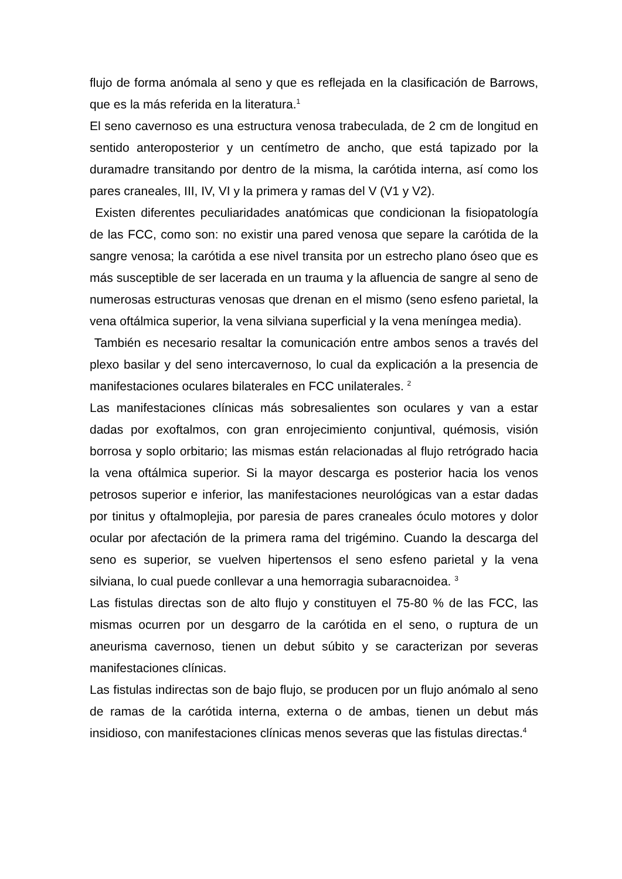flujo de forma anómala al seno y que es reflejada en la clasificación de Barrows, que es la más referida en la literatura.<sup>1</sup>
El seno cavernoso es una estructura venosa trabeculada, de 2 cm de longitud en sentido anteroposterior y un centímetro de ancho, que está tapizado por la duramadre transitando por dentro de la misma, la carótida interna, así como los pares craneales, III, IV, VI y la primera y ramas del V (V1 y V2).
Existen diferentes peculiaridades anatómicas que condicionan la fisiopatología de las FCC, como son: no existir una pared venosa que separe la carótida de la sangre venosa; la carótida a ese nivel transita por un estrecho plano óseo que es más susceptible de ser lacerada en un trauma y la afluencia de sangre al seno de numerosas estructuras venosas que drenan en el mismo (seno esfeno parietal, la vena oftálmica superior, la vena silviana superficial y la vena meníngea media).
También es necesario resaltar la comunicación entre ambos senos a través del plexo basilar y del seno intercavernoso, lo cual da explicación a la presencia de manifestaciones oculares bilaterales en FCC unilaterales. <sup>2</sup>
Las manifestaciones clínicas más sobresalientes son oculares y van a estar dadas por exoftalmos, con gran enrojecimiento conjuntival, quémosis, visión borrosa y soplo orbitario; las mismas están relacionadas al flujo retrógrado hacia la vena oftálmica superior. Si la mayor descarga es posterior hacia los venos petrosos superior e inferior, las manifestaciones neurológicas van a estar dadas por tinitus y oftalmoplejia, por paresia de pares craneales óculo motores y dolor ocular por afectación de la primera rama del trigémino. Cuando la descarga del seno es superior, se vuelven hipertensos el seno esfeno parietal y la vena silviana, lo cual puede conllevar a una hemorragia subaracnoidea. <sup>3</sup>
Las fistulas directas son de alto flujo y constituyen el 75-80 % de las FCC, las mismas ocurren por un desgarro de la carótida en el seno, o ruptura de un aneurisma cavernoso, tienen un debut súbito y se caracterizan por severas manifestaciones clínicas.
Las fistulas indirectas son de bajo flujo, se producen por un flujo anómalo al seno de ramas de la carótida interna, externa o de ambas, tienen un debut más insidioso, con manifestaciones clínicas menos severas que las fistulas directas.<sup>4</sup>